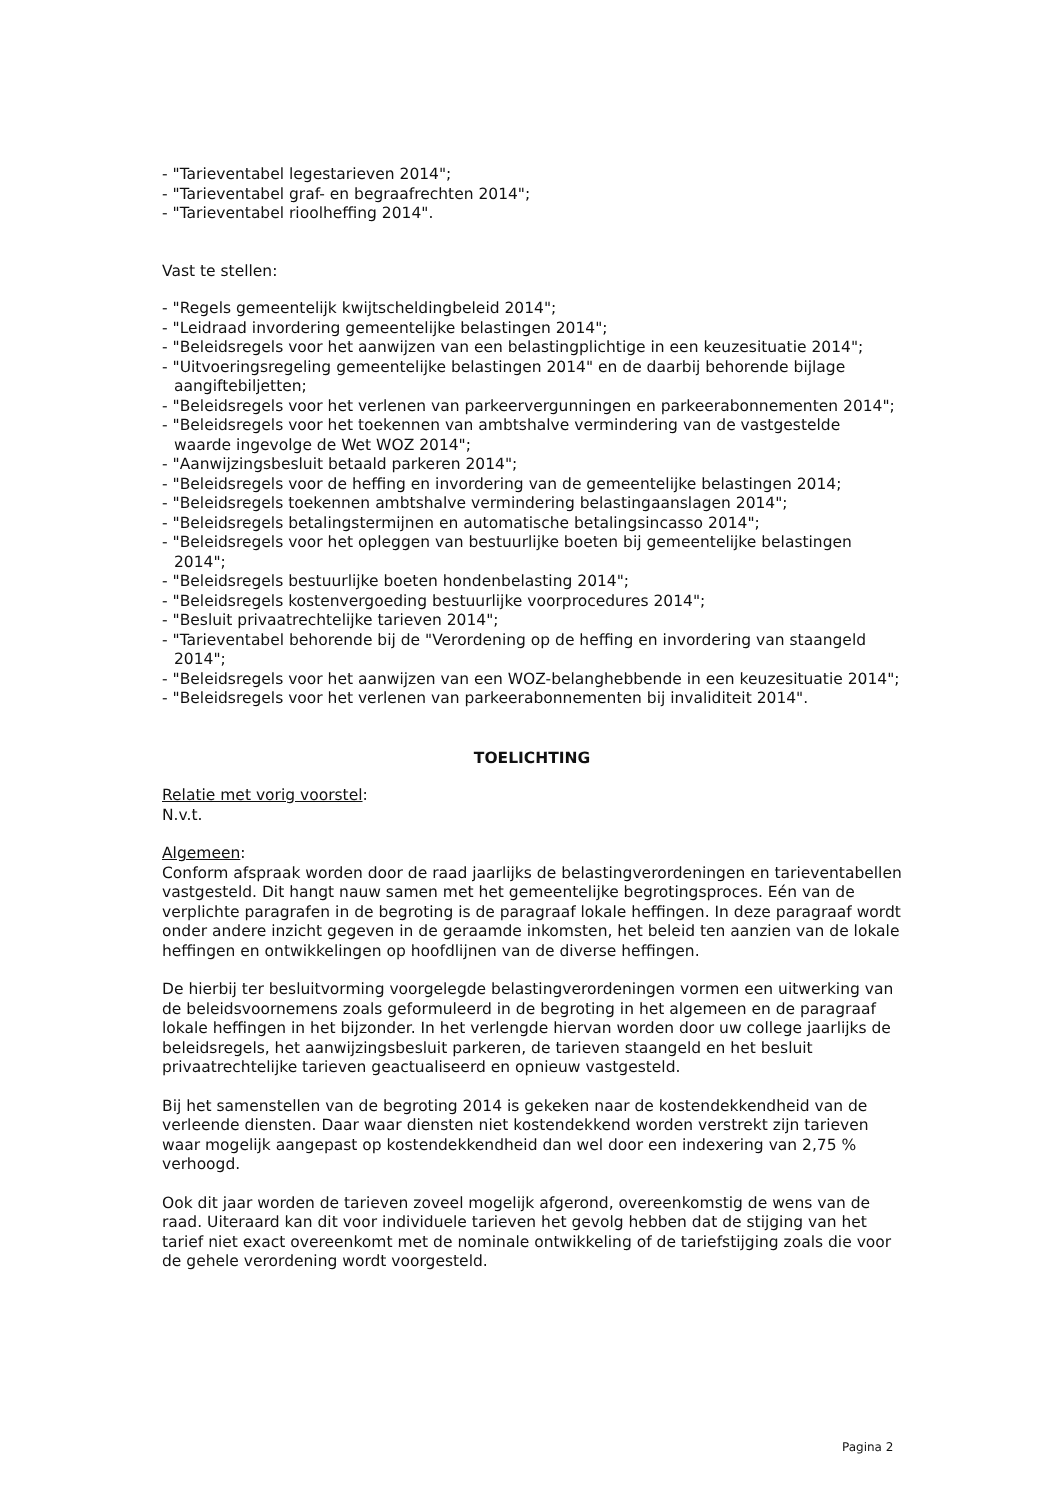- "Tarieventabel legestarieven 2014";
- "Tarieventabel graf- en begraafrechten 2014";
- "Tarieventabel rioolheffing 2014".
Vast te stellen:
- "Regels gemeentelijk kwijtscheldingbeleid 2014";
- "Leidraad invordering gemeentelijke belastingen 2014";
- "Beleidsregels voor het aanwijzen van een belastingplichtige in een keuzesituatie 2014";
- "Uitvoeringsregeling gemeentelijke belastingen 2014" en de daarbij behorende bijlage aangiftebiljetten;
- "Beleidsregels voor het verlenen van parkeervergunningen en parkeerabonnementen 2014";
- "Beleidsregels voor het toekennen van ambtshalve vermindering van de vastgestelde waarde ingevolge de Wet WOZ 2014";
- "Aanwijzingsbesluit betaald parkeren 2014";
- "Beleidsregels voor de heffing en invordering van de gemeentelijke belastingen 2014;
- "Beleidsregels toekennen ambtshalve vermindering belastingaanslagen 2014";
- "Beleidsregels betalingstermijnen en automatische betalingsincasso 2014";
- "Beleidsregels voor het opleggen van bestuurlijke boeten bij gemeentelijke belastingen 2014";
- "Beleidsregels bestuurlijke boeten hondenbelasting 2014";
- "Beleidsregels kostenvergoeding bestuurlijke voorprocedures 2014";
- "Besluit privaatrechtelijke tarieven 2014";
- "Tarieventabel behorende bij de "Verordening op de heffing en invordering van staangeld 2014";
- "Beleidsregels voor het aanwijzen van een WOZ-belanghebbende in een keuzesituatie 2014";
- "Beleidsregels voor het verlenen van parkeerabonnementen bij invaliditeit 2014".
TOELICHTING
Relatie met vorig voorstel:
N.v.t.
Algemeen:
Conform afspraak worden door de raad jaarlijks de belastingverordeningen en tarieventabellen vastgesteld. Dit hangt nauw samen met het gemeentelijke begrotingsproces. Eén van de verplichte paragrafen in de begroting is de paragraaf lokale heffingen. In deze paragraaf wordt onder andere inzicht gegeven in de geraamde inkomsten, het beleid ten aanzien van de lokale heffingen en ontwikkelingen op hoofdlijnen van de diverse heffingen.
De hierbij ter besluitvorming voorgelegde belastingverordeningen vormen een uitwerking van de beleidsvoornemens zoals geformuleerd in de begroting in het algemeen en de paragraaf lokale heffingen in het bijzonder. In het verlengde hiervan worden door uw college jaarlijks de beleidsregels, het aanwijzingsbesluit parkeren, de tarieven staangeld en het besluit privaatrechtelijke tarieven geactualiseerd en opnieuw vastgesteld.
Bij het samenstellen van de begroting 2014 is gekeken naar de kostendekkendheid van de verleende diensten. Daar waar diensten niet kostendekkend worden verstrekt zijn tarieven waar mogelijk aangepast op kostendekkendheid dan wel door een indexering van 2,75 % verhoogd.
Ook dit jaar worden de tarieven zoveel mogelijk afgerond, overeenkomstig de wens van de raad. Uiteraard kan dit voor individuele tarieven het gevolg hebben dat de stijging van het tarief niet exact overeenkomt met de nominale ontwikkeling of de tariefstijging zoals die voor de gehele verordening wordt voorgesteld.
Pagina 2